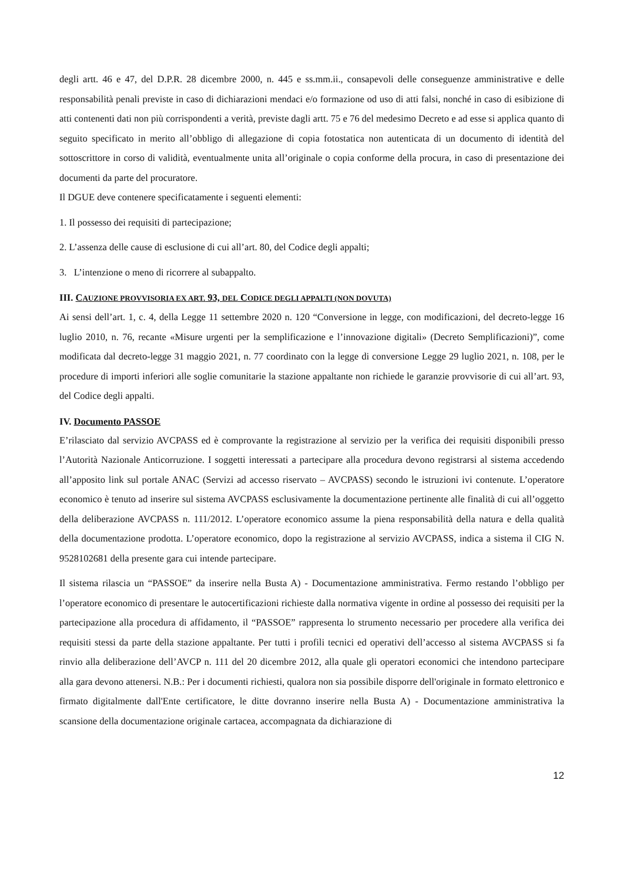degli artt. 46 e 47, del D.P.R. 28 dicembre 2000, n. 445 e ss.mm.ii., consapevoli delle conseguenze amministrative e delle responsabilità penali previste in caso di dichiarazioni mendaci e/o formazione od uso di atti falsi, nonché in caso di esibizione di atti contenenti dati non più corrispondenti a verità, previste dagli artt. 75 e 76 del medesimo Decreto e ad esse si applica quanto di seguito specificato in merito all’obbligo di allegazione di copia fotostatica non autenticata di un documento di identità del sottoscrittore in corso di validità, eventualmente unita all’originale o copia conforme della procura, in caso di presentazione dei documenti da parte del procuratore.
Il DGUE deve contenere specificatamente i seguenti elementi:
1. Il possesso dei requisiti di partecipazione;
2. L’assenza delle cause di esclusione di cui all’art. 80, del Codice degli appalti;
3. L’intenzione o meno di ricorrere al subappalto.
III. CAUZIONE PROVVISORIA EX ART. 93, DEL CODICE DEGLI APPALTI (NON DOVUTA)
Ai sensi dell’art. 1, c. 4, della Legge 11 settembre 2020 n. 120 “Conversione in legge, con modificazioni, del decreto-legge 16 luglio 2010, n. 76, recante «Misure urgenti per la semplificazione e l’innovazione digitali» (Decreto Semplificazioni)”, come modificata dal decreto-legge 31 maggio 2021, n. 77 coordinato con la legge di conversione Legge 29 luglio 2021, n. 108, per le procedure di importi inferiori alle soglie comunitarie la stazione appaltante non richiede le garanzie provvisorie di cui all’art. 93, del Codice degli appalti.
IV. Documento PASSOE
E’rilasciato dal servizio AVCPASS ed è comprovante la registrazione al servizio per la verifica dei requisiti disponibili presso l’Autorità Nazionale Anticorruzione. I soggetti interessati a partecipare alla procedura devono registrarsi al sistema accedendo all’apposito link sul portale ANAC (Servizi ad accesso riservato – AVCPASS) secondo le istruzioni ivi contenute. L’operatore economico è tenuto ad inserire sul sistema AVCPASS esclusivamente la documentazione pertinente alle finalità di cui all’oggetto della deliberazione AVCPASS n. 111/2012. L’operatore economico assume la piena responsabilità della natura e della qualità della documentazione prodotta. L’operatore economico, dopo la registrazione al servizio AVCPASS, indica a sistema il CIG N. 9528102681 della presente gara cui intende partecipare.
Il sistema rilascia un “PASSOE” da inserire nella Busta A) - Documentazione amministrativa. Fermo restando l’obbligo per l’operatore economico di presentare le autocertificazioni richieste dalla normativa vigente in ordine al possesso dei requisiti per la partecipazione alla procedura di affidamento, il “PASSOE” rappresenta lo strumento necessario per procedere alla verifica dei requisiti stessi da parte della stazione appaltante. Per tutti i profili tecnici ed operativi dell’accesso al sistema AVCPASS si fa rinvio alla deliberazione dell’AVCP n. 111 del 20 dicembre 2012, alla quale gli operatori economici che intendono partecipare alla gara devono attenersi. N.B.: Per i documenti richiesti, qualora non sia possibile disporre dell'originale in formato elettronico e firmato digitalmente dall'Ente certificatore, le ditte dovranno inserire nella Busta A) - Documentazione amministrativa la scansione della documentazione originale cartacea, accompagnata da dichiarazione di
12